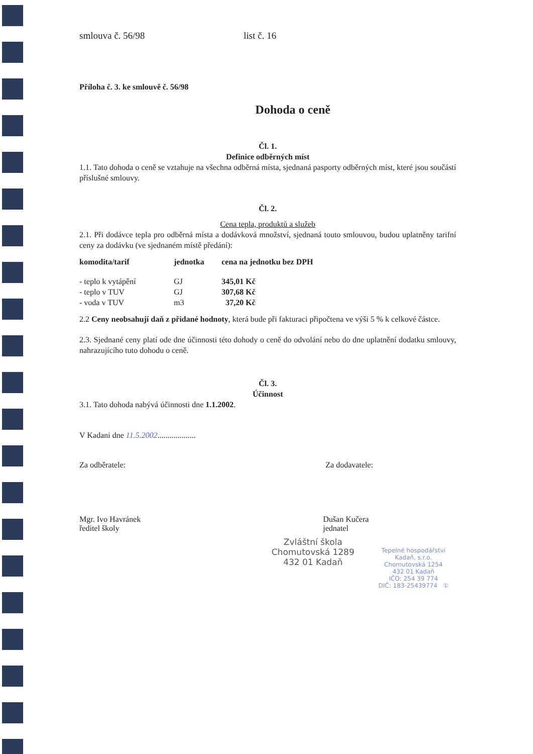smlouva č. 56/98 list č. 16
Příloha č. 3. ke smlouvě č. 56/98
Dohoda o ceně
Čl. 1.
Definice odběrných míst
1.1. Tato dohoda o ceně se vztahuje na všechna odběrná místa, sjednaná pasporty odběrných míst, které jsou součástí příslušné smlouvy.
Čl. 2.
Cena tepla, produktů a služeb
2.1. Při dodávce tepla pro odběrná místa a dodávková množství, sjednaná touto smlouvou, budou uplatněny tarifní ceny za dodávku (ve sjednaném místě předání):
| komodita/tarif | jednotka | cena na jednotku bez DPH |
| --- | --- | --- |
| - teplo k vytápění | GJ | 345,01 Kč |
| - teplo v TUV | GJ | 307,68 Kč |
| - voda v TUV | m3 | 37,20 Kč |
2.2 Ceny neobsahují daň z přidané hodnoty, která bude při fakturaci připočtena ve výši 5 % k celkové částce.
2.3. Sjednané ceny platí ode dne účinnosti této dohody o ceně do odvolání nebo do dne uplatnění dodatku smlouvy, nahrazujícího tuto dohodu o ceně.
Čl. 3.
Účinnost
3.1. Tato dohoda nabývá účinnosti dne 1.1.2002.
V Kadani dne 11.5.2002...................
Za odběratele: Za dodavatele:
Mgr. Ivo Havránek
ředitel školy
Dušan Kučera
jednatel
Zvláštní škola
Chomutovská 1289
432 01 Kadaň
Tepelné hospodářství Kadaň, s.r.o.
Chomutovská 1254
432 01 Kadaň
IČO: 254 39 774
DIČ: 183-25439774 ①